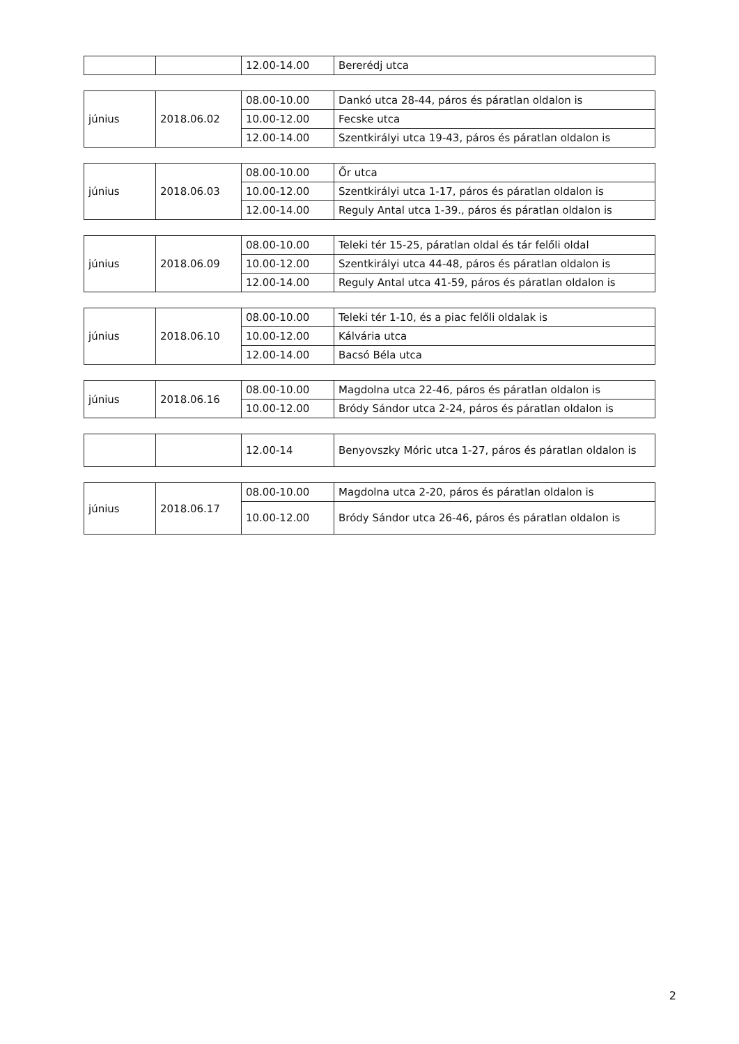| | | 12.00-14.00 | Bererédj utca |
| június | 2018.06.02 | 08.00-10.00 | Dankó utca 28-44, páros és páratlan oldalon is |
| | | 10.00-12.00 | Fecske utca |
| | | 12.00-14.00 | Szentkirályi utca 19-43, páros és páratlan oldalon is |
| június | 2018.06.03 | 08.00-10.00 | Őr utca |
| | | 10.00-12.00 | Szentkirályi utca 1-17, páros és páratlan oldalon is |
| | | 12.00-14.00 | Reguly Antal utca 1-39., páros és páratlan oldalon is |
| június | 2018.06.09 | 08.00-10.00 | Teleki tér 15-25, páratlan oldal és tár felőli oldal |
| | | 10.00-12.00 | Szentkirályi utca 44-48, páros és páratlan oldalon is |
| | | 12.00-14.00 | Reguly Antal utca 41-59, páros és páratlan oldalon is |
| június | 2018.06.10 | 08.00-10.00 | Teleki tér 1-10, és a piac felőli oldalak is |
| | | 10.00-12.00 | Kálvária utca |
| | | 12.00-14.00 | Bacsó Béla utca |
| június | 2018.06.16 | 08.00-10.00 | Magdolna utca 22-46, páros és páratlan oldalon is |
| | | 10.00-12.00 | Bródy Sándor utca 2-24, páros és páratlan oldalon is |
| | | 12.00-14 | Benyovszky Móric utca 1-27, páros és páratlan oldalon is |
| június | 2018.06.17 | 08.00-10.00 | Magdolna utca 2-20, páros és páratlan oldalon is |
| | | 10.00-12.00 | Bródy Sándor utca 26-46, páros és páratlan oldalon is |
2